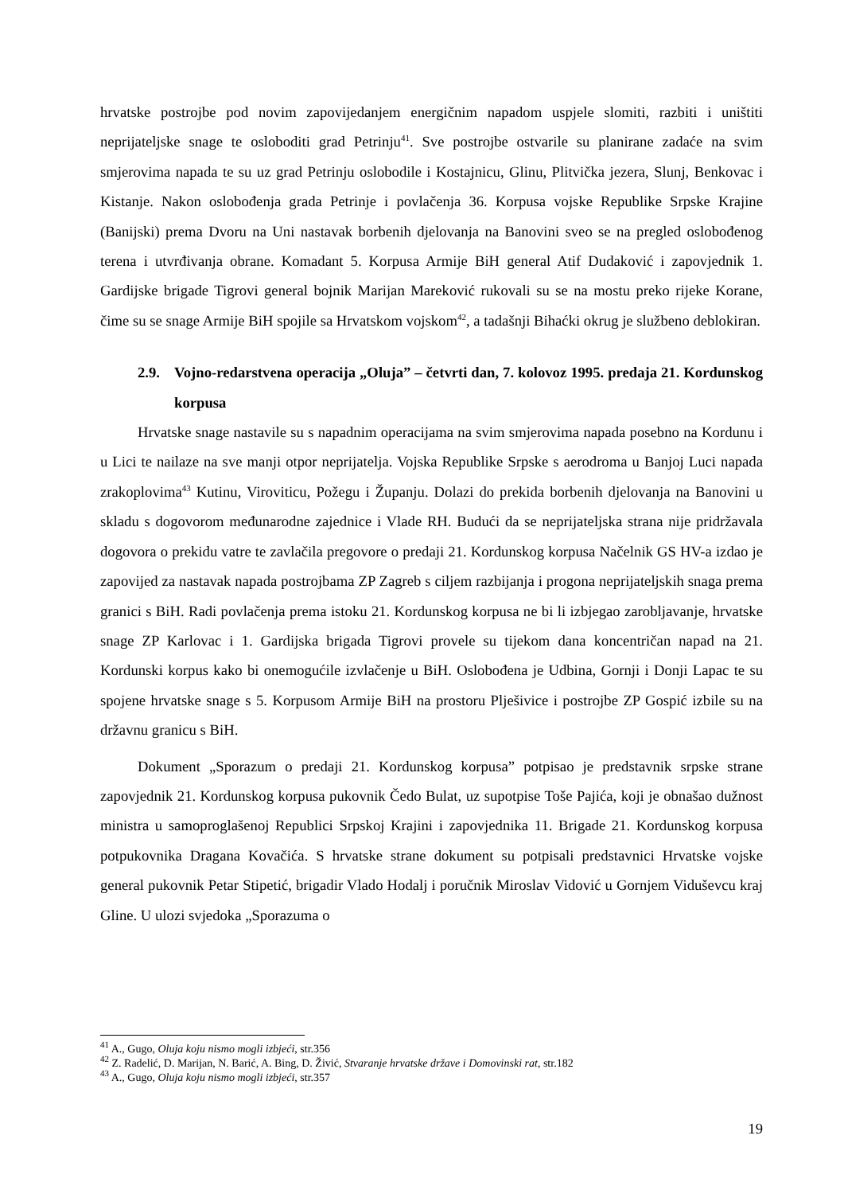hrvatske postrojbe pod novim zapovijedanjem energičnim napadom uspjele slomiti, razbiti i uništiti neprijateljske snage te osloboditi grad Petrinju<sup>41</sup>. Sve postrojbe ostvarile su planirane zadaće na svim smjerovima napada te su uz grad Petrinju oslobodile i Kostajnicu, Glinu, Plitvička jezera, Slunj, Benkovac i Kistanje. Nakon oslobođenja grada Petrinje i povlačenja 36. Korpusa vojske Republike Srpske Krajine (Banijski) prema Dvoru na Uni nastavak borbenih djelovanja na Banovini sveo se na pregled oslobođenog terena i utvrđivanja obrane. Komadant 5. Korpusa Armije BiH general Atif Dudaković i zapovjednik 1. Gardijske brigade Tigrovi general bojnik Marijan Mareković rukovali su se na mostu preko rijeke Korane, čime su se snage Armije BiH spojile sa Hrvatskom vojskom<sup>42</sup>, a tadašnji Bihaćki okrug je službeno deblokiran.
2.9. Vojno-redarstvena operacija „Oluja” – četvrti dan, 7. kolovoz 1995. predaja 21. Kordunskog korpusa
Hrvatske snage nastavile su s napadnim operacijama na svim smjerovima napada posebno na Kordunu i u Lici te nailaze na sve manji otpor neprijatelja. Vojska Republike Srpske s aerodroma u Banjoj Luci napada zrakoplovima<sup>43</sup> Kutinu, Viroviticu, Požegu i Županju. Dolazi do prekida borbenih djelovanja na Banovini u skladu s dogovorom međunarodne zajednice i Vlade RH. Budući da se neprijateljska strana nije pridržavala dogovora o prekidu vatre te zavlačila pregovore o predaji 21. Kordunskog korpusa Načelnik GS HV-a izdao je zapovijed za nastavak napada postrojbama ZP Zagreb s ciljem razbijanja i progona neprijateljskih snaga prema granici s BiH. Radi povlačenja prema istoku 21. Kordunskog korpusa ne bi li izbjegao zarobljavanje, hrvatske snage ZP Karlovac i 1. Gardijska brigada Tigrovi provele su tijekom dana koncentričan napad na 21. Kordunski korpus kako bi onemogućile izvlačenje u BiH. Oslobođena je Udbina, Gornji i Donji Lapac te su spojene hrvatske snage s 5. Korpusom Armije BiH na prostoru Plješivice i postrojbe ZP Gospić izbile su na državnu granicu s BiH.
Dokument „Sporazum o predaji 21. Kordunskog korpusa” potpisao je predstavnik srpske strane zapovjednik 21. Kordunskog korpusa pukovnik Čedo Bulat, uz supotpise Toše Pajića, koji je obnašao dužnost ministra u samoproglašenoj Republici Srpskoj Krajini i zapovjednika 11. Brigade 21. Kordunskog korpusa potpukovnika Dragana Kovačića. S hrvatske strane dokument su potpisali predstavnici Hrvatske vojske general pukovnik Petar Stipetić, brigadir Vlado Hodalj i poručnik Miroslav Vidović u Gornjem Viduševcu kraj Gline. U ulozi svjedoka „Sporazuma o
<sup>41</sup> A., Gugo, Oluja koju nismo mogli izbjeći, str.356
<sup>42</sup> Z. Radelić, D. Marijan, N. Barić, A. Bing, D. Živić, Stvaranje hrvatske države i Domovinski rat, str.182
<sup>43</sup> A., Gugo, Oluja koju nismo mogli izbjeći, str.357
19